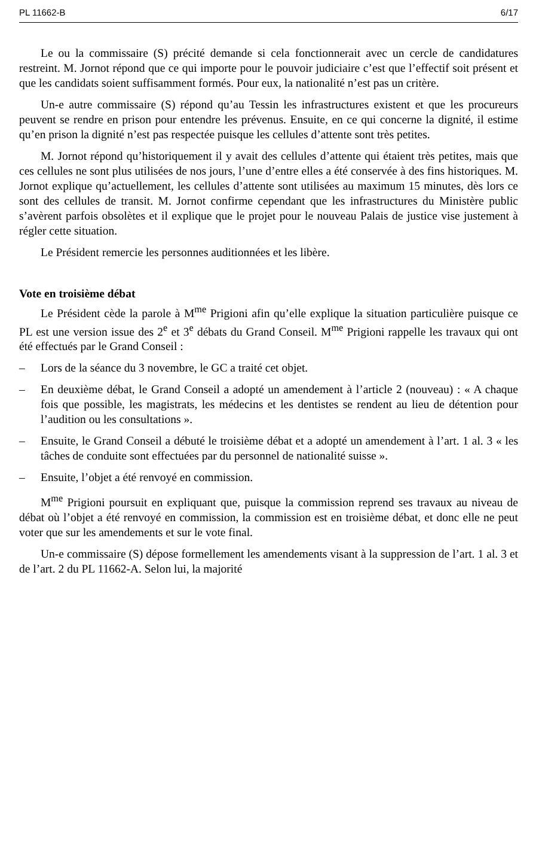PL 11662-B 6/17
Le ou la commissaire (S) précité demande si cela fonctionnerait avec un cercle de candidatures restreint. M. Jornot répond que ce qui importe pour le pouvoir judiciaire c’est que l’effectif soit présent et que les candidats soient suffisamment formés. Pour eux, la nationalité n’est pas un critère.
Un-e autre commissaire (S) répond qu’au Tessin les infrastructures existent et que les procureurs peuvent se rendre en prison pour entendre les prévenus. Ensuite, en ce qui concerne la dignité, il estime qu’en prison la dignité n’est pas respectée puisque les cellules d’attente sont très petites.
M. Jornot répond qu’historiquement il y avait des cellules d’attente qui étaient très petites, mais que ces cellules ne sont plus utilisées de nos jours, l’une d’entre elles a été conservée à des fins historiques. M. Jornot explique qu’actuellement, les cellules d’attente sont utilisées au maximum 15 minutes, dès lors ce sont des cellules de transit. M. Jornot confirme cependant que les infrastructures du Ministère public s’avèrent parfois obsolètes et il explique que le projet pour le nouveau Palais de justice vise justement à régler cette situation.
Le Président remercie les personnes auditionnées et les libère.
Vote en troisième débat
Le Président cède la parole à M<sup>me</sup> Prigioni afin qu’elle explique la situation particulière puisque ce PL est une version issue des 2<sup>e</sup> et 3<sup>e</sup> débats du Grand Conseil. M<sup>me</sup> Prigioni rappelle les travaux qui ont été effectués par le Grand Conseil :
– Lors de la séance du 3 novembre, le GC a traité cet objet.
– En deuxième débat, le Grand Conseil a adopté un amendement à l’article 2 (nouveau) : « A chaque fois que possible, les magistrats, les médecins et les dentistes se rendent au lieu de détention pour l’audition ou les consultations ».
– Ensuite, le Grand Conseil a débuté le troisième débat et a adopté un amendement à l’art. 1 al. 3 « les tâches de conduite sont effectuées par du personnel de nationalité suisse ».
– Ensuite, l’objet a été renvoyé en commission.
M<sup>me</sup> Prigioni poursuit en expliquant que, puisque la commission reprend ses travaux au niveau de débat où l’objet a été renvoyé en commission, la commission est en troisième débat, et donc elle ne peut voter que sur les amendements et sur le vote final.
Un-e commissaire (S) dépose formellement les amendements visant à la suppression de l’art. 1 al. 3 et de l’art. 2 du PL 11662-A. Selon lui, la majorité